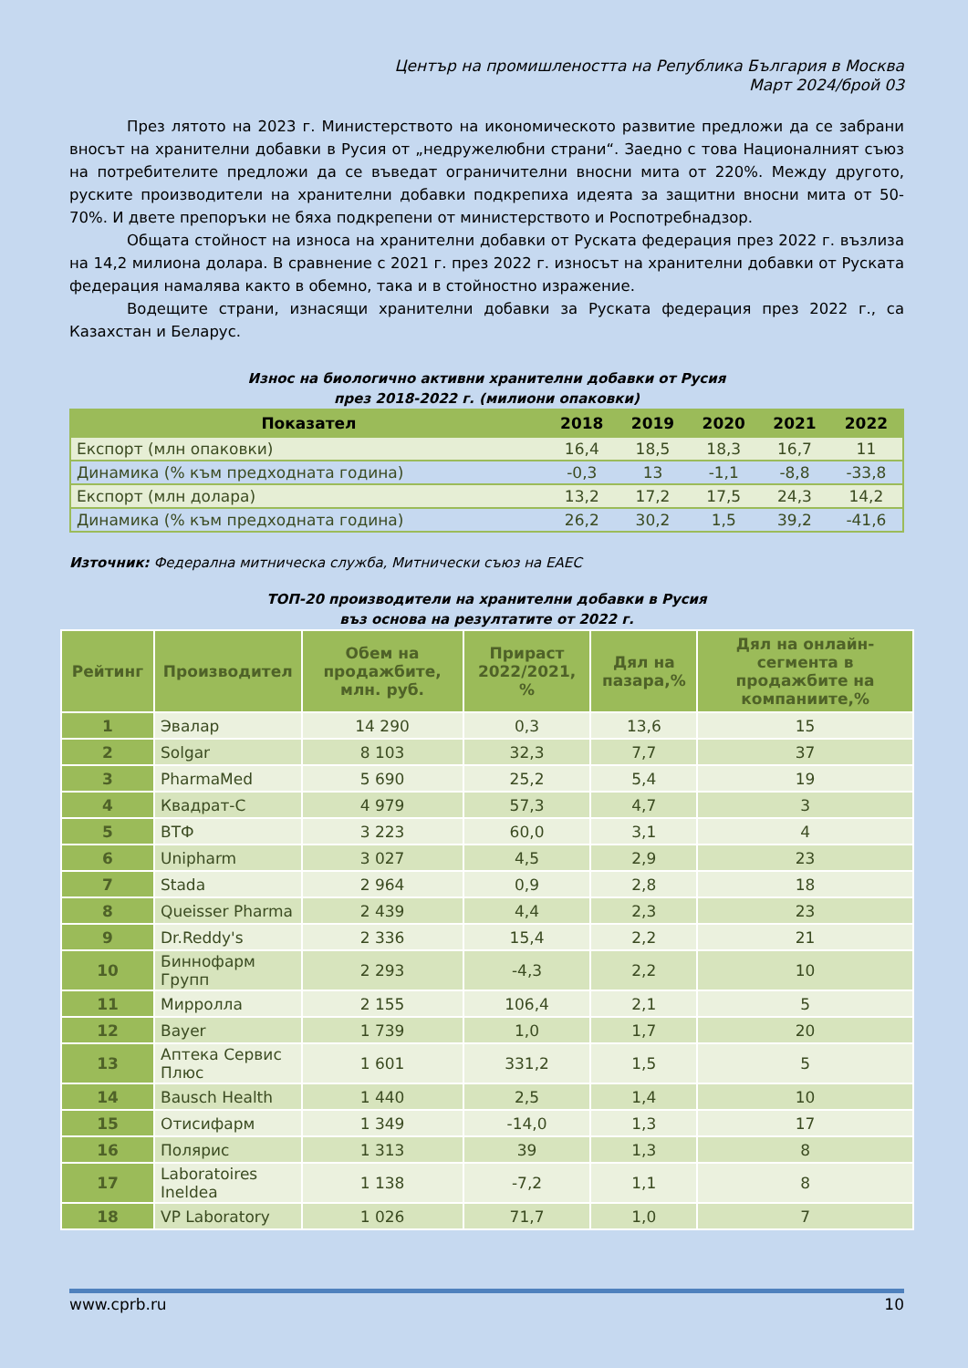Център на промишлеността на Република България в Москва
Март 2024/брой 03
През лятото на 2023 г. Министерството на икономическото развитие предложи да се забрани вносът на хранителни добавки в Русия от „недружелюбни страни“. Заедно с това Националният съюз на потребителите предложи да се въведат ограничителни вносни мита от 220%. Между другото, руските производители на хранителни добавки подкрепиха идеята за защитни вносни мита от 50-70%. И двете препоръки не бяха подкрепени от министерството и Роспотребнадзор.
Общата стойност на износа на хранителни добавки от Руската федерация през 2022 г. възлиза на 14,2 милиона долара. В сравнение с 2021 г. през 2022 г. износът на хранителни добавки от Руската федерация намалява както в обемно, така и в стойностно изражение.
Водещите страни, изнасящи хранителни добавки за Руската федерация през 2022 г., са Казахстан и Беларус.
Износ на биологично активни хранителни добавки от Русия
през 2018-2022 г. (милиони опаковки)
| Показател | 2018 | 2019 | 2020 | 2021 | 2022 |
| --- | --- | --- | --- | --- | --- |
| Експорт (млн опаковки) | 16,4 | 18,5 | 18,3 | 16,7 | 11 |
| Динамика (% към предходната година) | -0,3 | 13 | -1,1 | -8,8 | -33,8 |
| Експорт (млн долара) | 13,2 | 17,2 | 17,5 | 24,3 | 14,2 |
| Динамика (% към предходната година) | 26,2 | 30,2 | 1,5 | 39,2 | -41,6 |
Източник: Федерална митническа служба, Митнически съюз на ЕАЕС
ТОП-20 производители на хранителни добавки в Русия
въз основа на резултатите от 2022 г.
| Рейтинг | Производител | Обем на продажбите, млн. руб. | Прираст 2022/2021, % | Дял на пазара,% | Дял на онлайн-сегмента в продажбите на компаниите,% |
| --- | --- | --- | --- | --- | --- |
| 1 | Эвалар | 14 290 | 0,3 | 13,6 | 15 |
| 2 | Solgar | 8 103 | 32,3 | 7,7 | 37 |
| 3 | PharmaMed | 5 690 | 25,2 | 5,4 | 19 |
| 4 | Квадрат-С | 4 979 | 57,3 | 4,7 | 3 |
| 5 | ВТФ | 3 223 | 60,0 | 3,1 | 4 |
| 6 | Unipharm | 3 027 | 4,5 | 2,9 | 23 |
| 7 | Stada | 2 964 | 0,9 | 2,8 | 18 |
| 8 | Queisser Pharma | 2 439 | 4,4 | 2,3 | 23 |
| 9 | Dr.Reddy's | 2 336 | 15,4 | 2,2 | 21 |
| 10 | Биннофарм Групп | 2 293 | -4,3 | 2,2 | 10 |
| 11 | Мирролла | 2 155 | 106,4 | 2,1 | 5 |
| 12 | Bayer | 1 739 | 1,0 | 1,7 | 20 |
| 13 | Аптека Сервис Плюс | 1 601 | 331,2 | 1,5 | 5 |
| 14 | Bausch Health | 1 440 | 2,5 | 1,4 | 10 |
| 15 | Отисифарм | 1 349 | -14,0 | 1,3 | 17 |
| 16 | Полярис | 1 313 | 39 | 1,3 | 8 |
| 17 | Laboratoires Ineldea | 1 138 | -7,2 | 1,1 | 8 |
| 18 | VP Laboratory | 1 026 | 71,7 | 1,0 | 7 |
www.cprb.ru 10